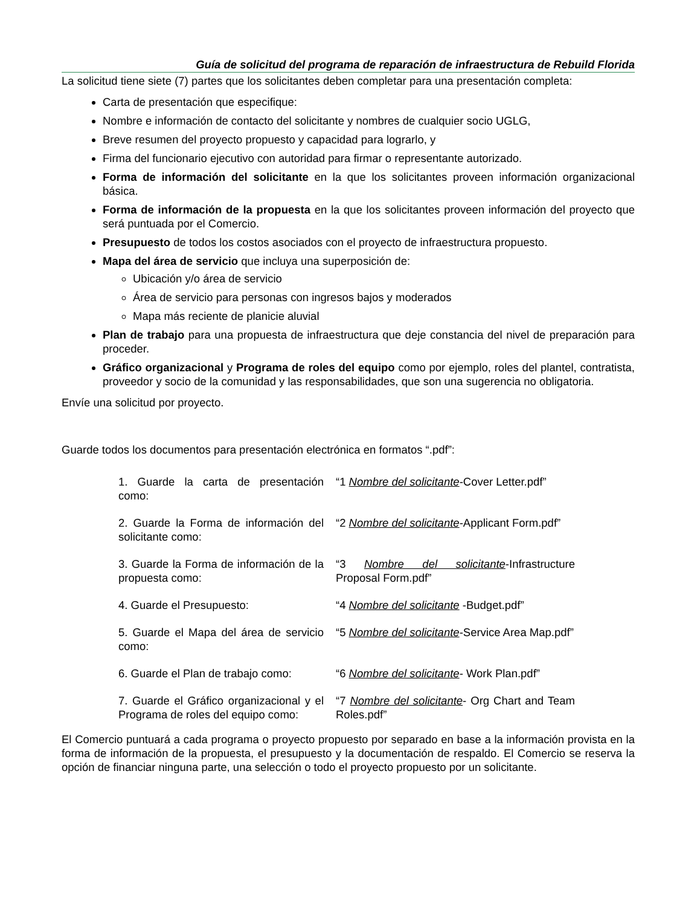Guía de solicitud del programa de reparación de infraestructura de Rebuild Florida
La solicitud tiene siete (7) partes que los solicitantes deben completar para una presentación completa:
Carta de presentación que especifique:
Nombre e información de contacto del solicitante y nombres de cualquier socio UGLG,
Breve resumen del proyecto propuesto y capacidad para lograrlo, y
Firma del funcionario ejecutivo con autoridad para firmar o representante autorizado.
Forma de información del solicitante en la que los solicitantes proveen información organizacional básica.
Forma de información de la propuesta en la que los solicitantes proveen información del proyecto que será puntuada por el Comercio.
Presupuesto de todos los costos asociados con el proyecto de infraestructura propuesto.
Mapa del área de servicio que incluya una superposición de:
Ubicación y/o área de servicio
Área de servicio para personas con ingresos bajos y moderados
Mapa más reciente de planicie aluvial
Plan de trabajo para una propuesta de infraestructura que deje constancia del nivel de preparación para proceder.
Gráfico organizacional y Programa de roles del equipo como por ejemplo, roles del plantel, contratista, proveedor y socio de la comunidad y las responsabilidades, que son una sugerencia no obligatoria.
Envíe una solicitud por proyecto.
Guarde todos los documentos para presentación electrónica en formatos “.pdf”:
| 1. Guarde la carta de presentación como: | “1 Nombre del solicitante -Cover Letter.pdf” |
| 2. Guarde la Forma de información del solicitante como: | “2 Nombre del solicitante -Applicant Form.pdf” |
| 3. Guarde la Forma de información de la propuesta como: | “3 Nombre del solicitante -Infrastructure Proposal Form.pdf” |
| 4. Guarde el Presupuesto: | “4 Nombre del solicitante -Budget.pdf” |
| 5. Guarde el Mapa del área de servicio como: | “5 Nombre del solicitante -Service Area Map.pdf” |
| 6. Guarde el Plan de trabajo como: | “6 Nombre del solicitante - Work Plan.pdf” |
| 7. Guarde el Gráfico organizacional y el Programa de roles del equipo como: | “7 Nombre del solicitante - Org Chart and Team Roles.pdf” |
El Comercio puntuará a cada programa o proyecto propuesto por separado en base a la información provista en la forma de información de la propuesta, el presupuesto y la documentación de respaldo. El Comercio se reserva la opción de financiar ninguna parte, una selección o todo el proyecto propuesto por un solicitante.